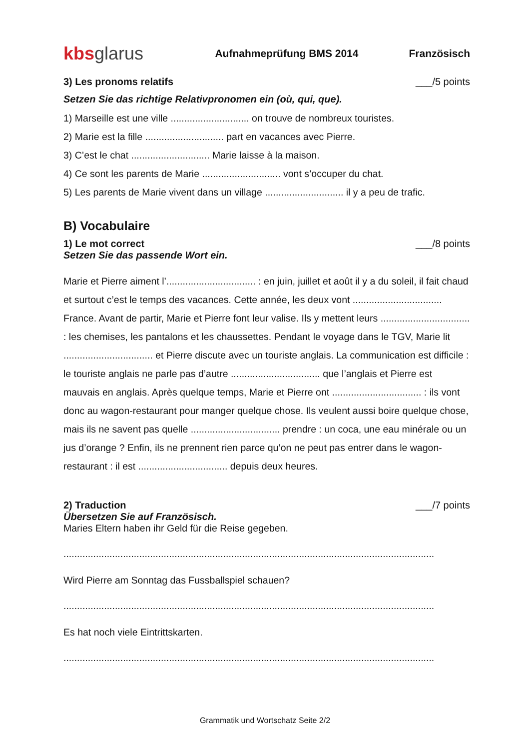kbs glarus
Aufnahmeprüfung BMS 2014 Französisch
3) Les pronoms relatifs ___/5 points
Setzen Sie das richtige Relativpronomen ein (où, qui, que).
1) Marseille est une ville ............................. on trouve de nombreux touristes.
2) Marie est la fille ............................. part en vacances avec Pierre.
3) C’est le chat ............................. Marie laisse à la maison.
4) Ce sont les parents de Marie ............................. vont s’occuper du chat.
5) Les parents de Marie vivent dans un village ............................. il y a peu de trafic.
B) Vocabulaire
1) Le mot correct ___/8 points
Setzen Sie das passende Wort ein.
Marie et Pierre aiment l’................................. : en juin, juillet et août il y a du soleil, il fait chaud et surtout c’est le temps des vacances. Cette année, les deux vont ................................. France. Avant de partir, Marie et Pierre font leur valise. Ils y mettent leurs ................................. : les chemises, les pantalons et les chaussettes. Pendant le voyage dans le TGV, Marie lit ................................. et Pierre discute avec un touriste anglais. La communication est difficile : le touriste anglais ne parle pas d’autre ................................. que l’anglais et Pierre est mauvais en anglais. Après quelque temps, Marie et Pierre ont ................................. : ils vont donc au wagon-restaurant pour manger quelque chose. Ils veulent aussi boire quelque chose, mais ils ne savent pas quelle ................................. prendre : un coca, une eau minérale ou un jus d’orange ? Enfin, ils ne prennent rien parce qu’on ne peut pas entrer dans le wagon-restaurant : il est ................................. depuis deux heures.
2) Traduction ___/7 points
Übersetzen Sie auf Französisch.
Maries Eltern haben ihr Geld für die Reise gegeben.
.........................................................................................................................................
Wird Pierre am Sonntag das Fussballspiel schauen?
.........................................................................................................................................
Es hat noch viele Eintrittskarten.
.........................................................................................................................................
Grammatik und Wortschatz Seite 2/2